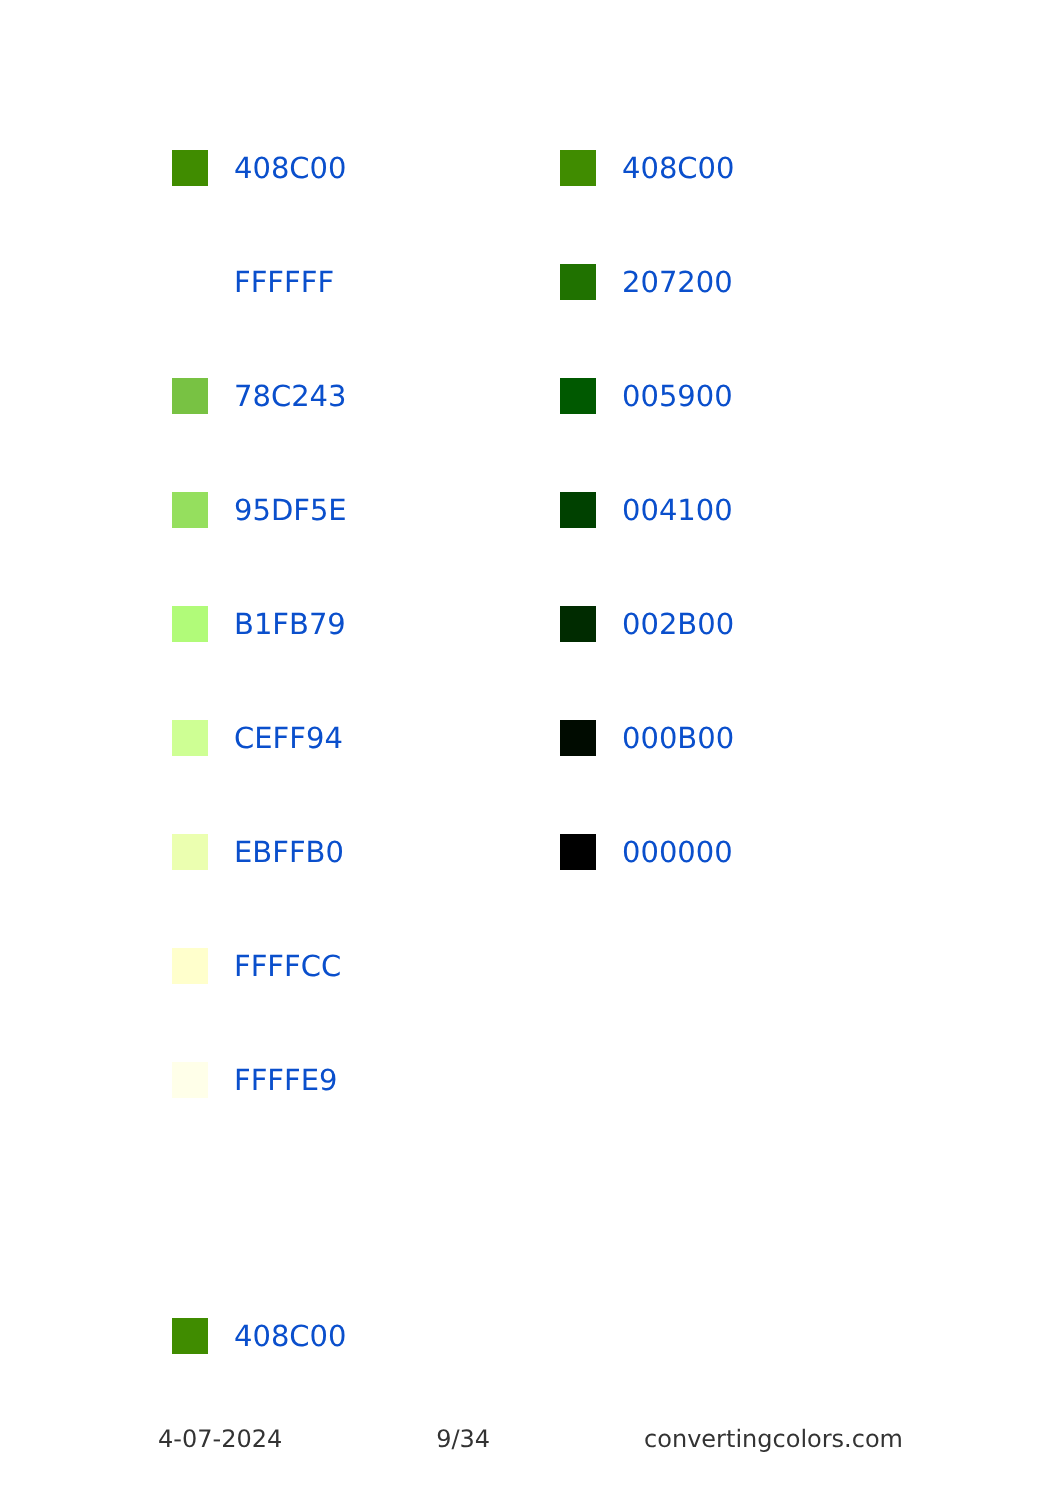408C00
FFFFFF
78C243
95DF5E
B1FB79
CEFF94
EBFFB0
FFFFCC
FFFFE9
408C00
207200
005900
004100
002B00
000B00
000000
408C00
4-07-2024 9/34 convertingcolors.com